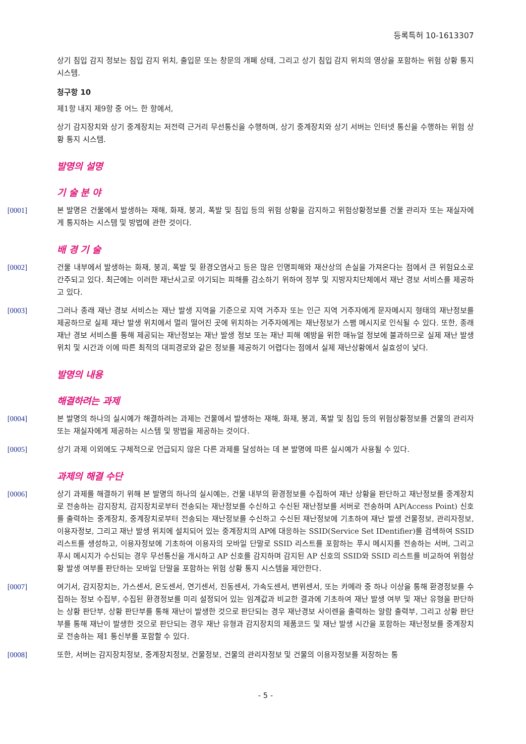등록특허 10-1613307
상기 침입 감지 정보는 침입 감지 위치, 출입문 또는 창문의 개폐 상태, 그리고 상기 침입 감지 위치의 영상을 포함하는 위험 상황 통지 시스템.
청구항 10
제1항 내지 제9항 중 어느 한 항에서,
상기 감지장치와 상기 중계장치는 저전력 근거리 무선통신을 수행하며, 상기 중계장치와 상기 서버는 인터넷 통신을 수행하는 위험 상황 통지 시스템.
발명의 설명
기 술 분 야
[0001] 본 발명은 건물에서 발생하는 재해, 화재, 붕괴, 폭발 및 침입 등의 위험 상황을 감지하고 위험상황정보를 건물 관리자 또는 재실자에게 통지하는 시스템 및 방법에 관한 것이다.
배 경 기 술
[0002] 건물 내부에서 발생하는 화재, 붕괴, 폭발 및 환경오염사고 등은 많은 인명피해와 재산상의 손실을 가져온다는 점에서 큰 위험요소로 간주되고 있다. 최근에는 이러한 재난사고로 야기되는 피해를 감소하기 위하여 정부 및 지방자치단체에서 재난 경보 서비스를 제공하고 있다.
[0003] 그러나 종래 재난 경보 서비스는 재난 발생 지역을 기준으로 지역 거주자 또는 인근 지역 거주자에게 문자메시지 형태의 재난정보를 제공하므로 실제 재난 발생 위치에서 멀리 떨어진 곳에 위치하는 거주자에게는 재난정보가 스팸 메시지로 인식될 수 있다. 또한, 종래 재난 경보 서비스를 통해 제공되는 재난정보는 재난 발생 정보 또는 재난 피해 예방을 위한 매뉴얼 정보에 불과하므로 실제 재난 발생 위치 및 시간과 이에 따른 최적의 대피경로와 같은 정보를 제공하기 어렵다는 점에서 실제 재난상황에서 실효성이 낮다.
발명의 내용
해결하려는 과제
[0004] 본 발명의 하나의 실시예가 해결하려는 과제는 건물에서 발생하는 재해, 화재, 붕괴, 폭발 및 침입 등의 위험상황정보를 건물의 관리자 또는 재실자에게 제공하는 시스템 및 방법을 제공하는 것이다.
[0005] 상기 과제 이외에도 구체적으로 언급되지 않은 다른 과제를 달성하는 데 본 발명에 따른 실시예가 사용될 수 있다.
과제의 해결 수단
[0006] 상기 과제를 해결하기 위해 본 발명의 하나의 실시예는, 건물 내부의 환경정보를 수집하여 재난 상황을 판단하고 재난정보를 중계장치로 전송하는 감지장치, 감지장치로부터 전송되는 재난정보를 수신하고 수신된 재난정보를 서버로 전송하며 AP(Access Point) 신호를 출력하는 중계장치, 중계장치로부터 전송되는 재난정보를 수신하고 수신된 재난정보에 기초하여 재난 발생 건물정보, 관리자정보, 이용자정보, 그리고 재난 발생 위치에 설치되어 있는 중계장치의 AP에 대응하는 SSID(Service Set IDentifier)를 검색하여 SSID 리스트를 생성하고, 이용자정보에 기초하여 이용자의 모바일 단말로 SSID 리스트를 포함하는 푸시 메시지를 전송하는 서버, 그리고 푸시 메시지가 수신되는 경우 무선통신을 개시하고 AP 신호를 감지하며 감지된 AP 신호의 SSID와 SSID 리스트를 비교하여 위험상황 발생 여부를 판단하는 모바일 단말을 포함하는 위험 상황 통지 시스템을 제안한다.
[0007] 여기서, 감지장치는, 가스센서, 온도센서, 연기센서, 진동센서, 가속도센서, 변위센서, 또는 카메라 중 하나 이상을 통해 환경정보를 수집하는 정보 수집부, 수집된 환경정보를 미리 설정되어 있는 임계값과 비교한 결과에 기초하여 재난 발생 여부 및 재난 유형을 판단하는 상황 판단부, 상황 판단부를 통해 재난이 발생한 것으로 판단되는 경우 재난경보 사이렌을 출력하는 알람 출력부, 그리고 상황 판단부를 통해 재난이 발생한 것으로 판단되는 경우 재난 유형과 감지장치의 제품코드 및 재난 발생 시간을 포함하는 재난정보를 중계장치로 전송하는 제1 통신부를 포함할 수 있다.
[0008] 또한, 서버는 감지장치정보, 중계장치정보, 건물정보, 건물의 관리자정보 및 건물의 이용자정보를 저장하는 통
- 5 -